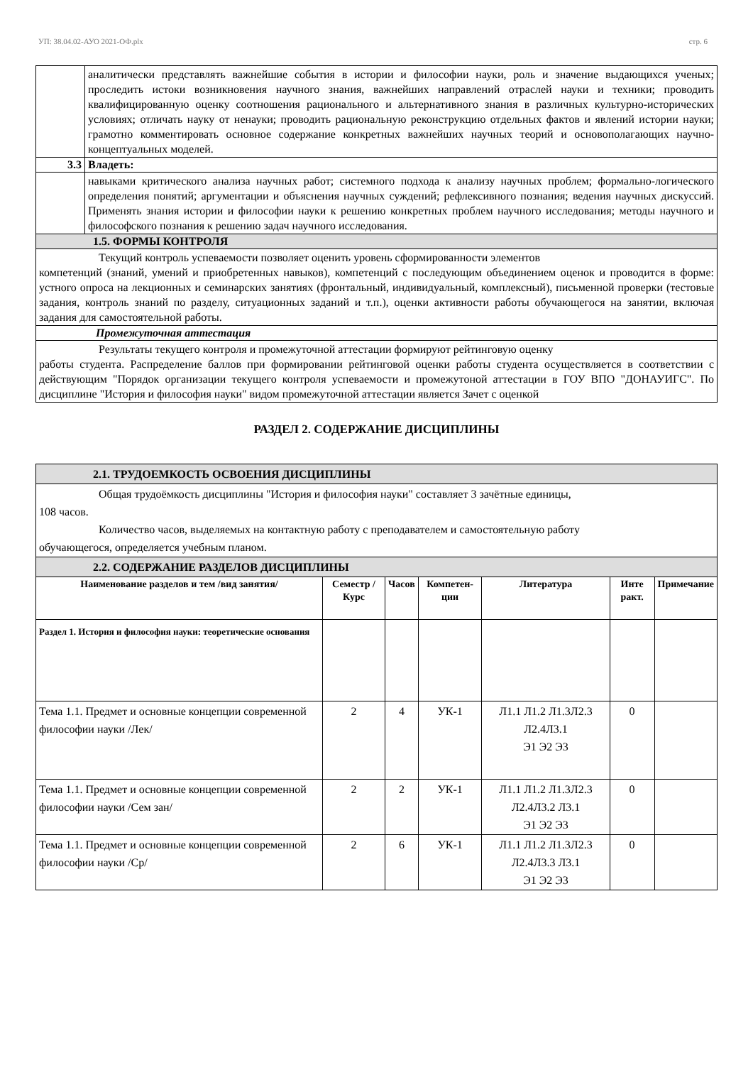УП: 38.04.02-АУО 2021-ОФ.plx стр. 6
| | аналитически представлять важнейшие события в истории и философии науки, роль и значение выдающихся ученых; проследить истоки возникновения научного знания, важнейших направлений отраслей науки и техники; проводить квалифицированную оценку соотношения рационального и альтернативного знания в различных культурно-исторических условиях; отличать науку от ненауки; проводить рациональную реконструкцию отдельных фактов и явлений истории науки; грамотно комментировать основное содержание конкретных важнейших научных теорий и основополагающих научно-концептуальных моделей. |
| 3.3 | Владеть: |
| | навыками критического анализа научных работ; системного подхода к анализу научных проблем; формально-логического определения понятий; аргументации и объяснения научных суждений; рефлексивного познания; ведения научных дискуссий. Применять знания истории и философии науки к решению конкретных проблем научного исследования; методы научного и философского познания к решению задач научного исследования. |
| 1.5. ФОРМЫ КОНТРОЛЯ | |
| Текущий контроль успеваемости позволяет оценить уровень сформированности элементов компетенций (знаний, умений и приобретенных навыков), компетенций с последующим объединением оценок и проводится в форме: устного опроса на лекционных и семинарских занятиях (фронтальный, индивидуальный, комплексный), письменной проверки (тестовые задания, контроль знаний по разделу, ситуационных заданий и т.п.), оценки активности работы обучающегося на занятии, включая задания для самостоятельной работы. | |
| Промежуточная аттестация | |
| Результаты текущего контроля и промежуточной аттестации формируют рейтинговую оценку работы студента. Распределение баллов при формировании рейтинговой оценки работы студента осуществляется в соответствии с действующим "Порядок организации текущего контроля успеваемости и промежутоной аттестации в ГОУ ВПО "ДОНАУИГС". По дисциплине "История и философия науки" видом промежуточной аттестации является Зачет с оценкой | |
РАЗДЕЛ 2. СОДЕРЖАНИЕ ДИСЦИПЛИНЫ
| 2.1. ТРУДОЕМКОСТЬ ОСВОЕНИЯ ДИСЦИПЛИНЫ | | | | | | |
| Общая трудоёмкость дисциплины "История и философия науки" составляет 3 зачётные единицы, 108 часов. Количество часов, выделяемых на контактную работу с преподавателем и самостоятельную работу обучающегося, определяется учебным планом. | | | | | | |
| 2.2. СОДЕРЖАНИЕ РАЗДЕЛОВ ДИСЦИПЛИНЫ | | | | | | |
| Наименование разделов и тем /вид занятия/ | Семестр / Курс | Часов | Компетен-ции | Литература | Инте ракт. | Примечание |
| Раздел 1. История и философия науки: теоретические основания | | | | | | |
| Тема 1.1. Предмет и основные концепции современной философии науки /Лек/ | 2 | 4 | УК-1 | Л1.1 Л1.2 Л1.3Л2.3 Л2.4Л3.1 Э1 Э2 Э3 | 0 | |
| Тема 1.1. Предмет и основные концепции современной философии науки /Сем зан/ | 2 | 2 | УК-1 | Л1.1 Л1.2 Л1.3Л2.3 Л2.4Л3.2 Л3.1 Э1 Э2 Э3 | 0 | |
| Тема 1.1. Предмет и основные концепции современной философии науки /Ср/ | 2 | 6 | УК-1 | Л1.1 Л1.2 Л1.3Л2.3 Л2.4Л3.3 Л3.1 Э1 Э2 Э3 | 0 | |